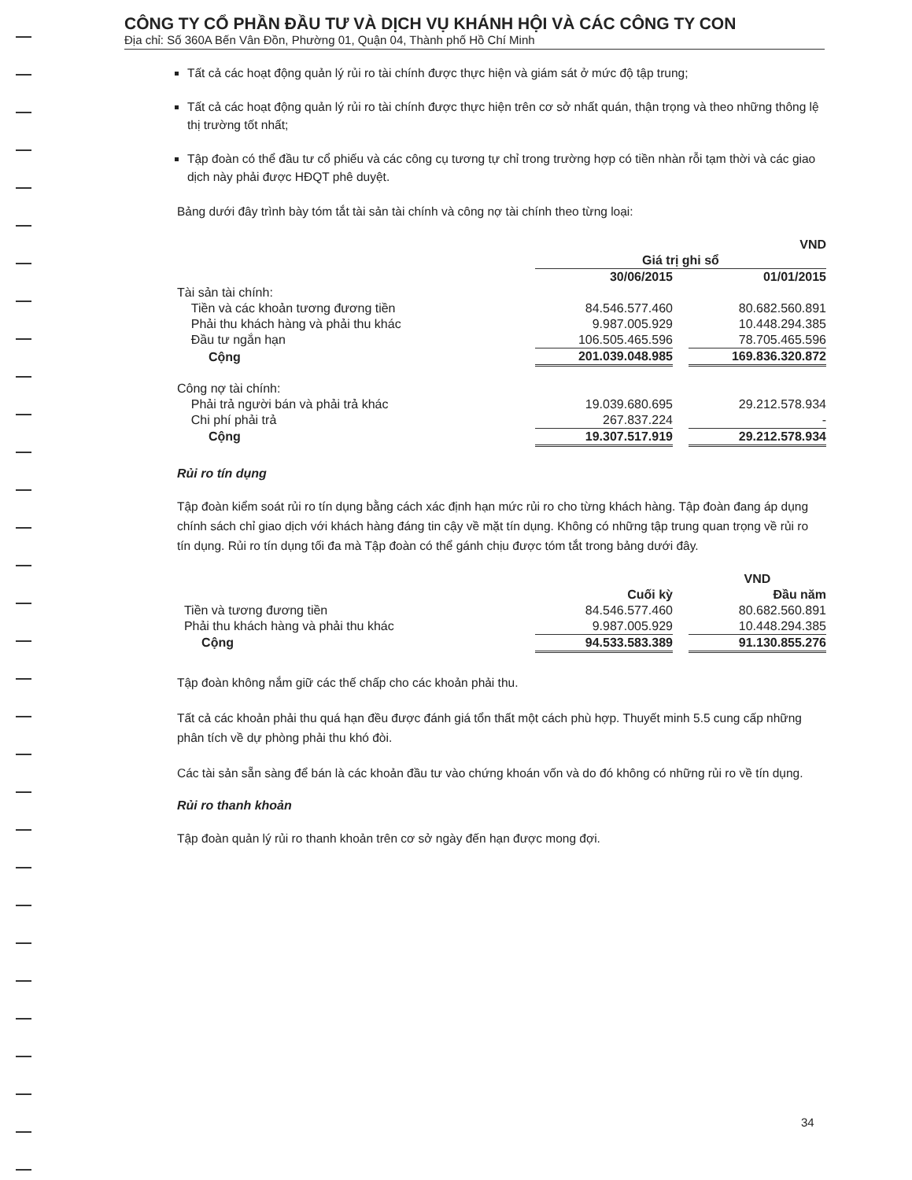CÔNG TY CỔ PHẦN ĐẦU TƯ VÀ DỊCH VỤ KHÁNH HỘI VÀ CÁC CÔNG TY CON
Địa chỉ: Số 360A Bến Vân Đồn, Phường 01, Quận 04, Thành phố Hồ Chí Minh
Tất cả các hoạt động quản lý rủi ro tài chính được thực hiện và giám sát ở mức độ tập trung;
Tất cả các hoạt động quản lý rủi ro tài chính được thực hiện trên cơ sở nhất quán, thận trọng và theo những thông lệ thị trường tốt nhất;
Tập đoàn có thể đầu tư cổ phiếu và các công cụ tương tự chỉ trong trường hợp có tiền nhàn rỗi tạm thời và các giao dịch này phải được HĐQT phê duyệt.
Bảng dưới đây trình bày tóm tắt tài sản tài chính và công nợ tài chính theo từng loại:
| | | | VND |
| | Giá trị ghi sổ | | |
| | 30/06/2015 | | 01/01/2015 |
| Tài sản tài chính: | | | |
| Tiền và các khoản tương đương tiền | 84.546.577.460 | | 80.682.560.891 |
| Phải thu khách hàng và phải thu khác | 9.987.005.929 | | 10.448.294.385 |
| Đầu tư ngắn hạn | 106.505.465.596 | | 78.705.465.596 |
| Cộng | 201.039.048.985 | | 169.836.320.872 |
| Công nợ tài chính: | | | |
| Phải trả người bán và phải trả khác | 19.039.680.695 | | 29.212.578.934 |
| Chi phí phải trả | 267.837.224 | | - |
| Cộng | 19.307.517.919 | | 29.212.578.934 |
Rủi ro tín dụng
Tập đoàn kiểm soát rủi ro tín dụng bằng cách xác định hạn mức rủi ro cho từng khách hàng. Tập đoàn đang áp dụng chính sách chỉ giao dịch với khách hàng đáng tin cậy về mặt tín dụng. Không có những tập trung quan trọng về rủi ro tín dụng. Rủi ro tín dụng tối đa mà Tập đoàn có thể gánh chịu được tóm tắt trong bảng dưới đây.
| | | | VND |
| | Cuối kỳ | | Đầu năm |
| Tiền và tương đương tiền | 84.546.577.460 | | 80.682.560.891 |
| Phải thu khách hàng và phải thu khác | 9.987.005.929 | | 10.448.294.385 |
| Cộng | 94.533.583.389 | | 91.130.855.276 |
Tập đoàn không nắm giữ các thế chấp cho các khoản phải thu.
Tất cả các khoản phải thu quá hạn đều được đánh giá tổn thất một cách phù hợp. Thuyết minh 5.5 cung cấp những phân tích về dự phòng phải thu khó đòi.
Các tài sản sẵn sàng để bán là các khoản đầu tư vào chứng khoán vốn và do đó không có những rủi ro về tín dụng.
Rủi ro thanh khoản
Tập đoàn quản lý rủi ro thanh khoản trên cơ sở ngày đến hạn được mong đợi.
34